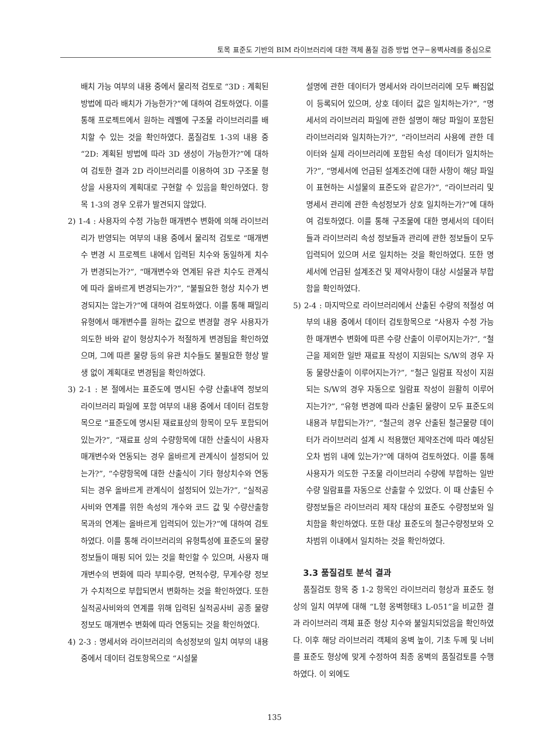토목 표준도 기반의 BIM 라이브러리에 대한 객체 품질 검증 방법 연구−옹벽사례를 중심으로
배치 가능 여부의 내용 중에서 물리적 검토로 “3D : 계획된 방법에 따라 배치가 가능한가?”에 대하여 검토하였다. 이를 통해 프로젝트에서 원하는 레벨에 구조물 라이브러리를 배치할 수 있는 것을 확인하였다. 품질검토 1-3의 내용 중 “2D: 계획된 방법에 따라 3D 생성이 가능한가?”에 대하여 검토한 결과 2D 라이브러리를 이용하여 3D 구조물 형상을 사용자의 계획대로 구현할 수 있음을 확인하였다. 항목 1-3의 경우 오류가 발견되지 않았다.
2) 1-4 : 사용자의 수정 가능한 매개변수 변화에 의해 라이브러리가 반영되는 여부의 내용 중에서 물리적 검토로 “매개변수 변경 시 프로젝트 내에서 입력된 치수와 동일하게 치수가 변경되는가?”, “매개변수와 연계된 유관 치수도 관계식에 따라 올바르게 변경되는가?”, “불필요한 형상 치수가 변경되지는 않는가?”에 대하여 검토하였다. 이를 통해 패밀리유형에서 매개변수를 원하는 값으로 변경할 경우 사용자가 의도한 바와 같이 형상치수가 적절하게 변경됨을 확인하였으며, 그에 따른 물량 등의 유관 치수들도 불필요한 형상 발생 없이 계획대로 변경됨을 확인하였다.
3) 2-1 : 본 절에서는 표준도에 명시된 수량 산출내역 정보의 라이브러리 파일에 포함 여부의 내용 중에서 데이터 검토항목으로 “표준도에 명시된 재료표상의 항목이 모두 포함되어 있는가?”, “재료표 상의 수량항목에 대한 산출식이 사용자 매개변수와 연동되는 경우 올바르게 관계식이 설정되어 있는가?”, “수량항목에 대한 산출식이 기타 형상치수와 연동되는 경우 올바르게 관계식이 설정되어 있는가?”, “실적공사비와 연계를 위한 속성의 개수와 코드 값 및 수량산출항목과의 연계는 올바르게 입력되어 있는가?”에 대하여 검토하였다. 이를 통해 라이브러리의 유형특성에 표준도의 물량 정보들이 매핑 되어 있는 것을 확인할 수 있으며, 사용자 매개변수의 변화에 따라 부피수량, 면적수량, 무게수량 정보가 수치적으로 부합되면서 변화하는 것을 확인하였다. 또한 실적공사비와의 연계를 위해 입력된 실적공사비 공종 물량 정보도 매개변수 변화에 따라 연동되는 것을 확인하였다.
4) 2-3 : 명세서와 라이브러리의 속성정보의 일치 여부의 내용 중에서 데이터 검토항목으로 “시설물
설명에 관한 데이터가 명세서와 라이브러리에 모두 빠짐없이 등록되어 있으며, 상호 데이터 값은 일치하는가?”, “명세서의 라이브러리 파일에 관한 설명이 해당 파일이 포함된 라이브러리와 일치하는가?”, “라이브러리 사용에 관한 데이터와 실제 라이브러리에 포함된 속성 데이터가 일치하는가?”, “명세서에 언급된 설계조건에 대한 사항이 해당 파일이 표현하는 시설물의 표준도와 같은가?”, “라이브러리 및 명세서 관리에 관한 속성정보가 상호 일치하는가?”에 대하여 검토하였다. 이를 통해 구조물에 대한 명세서의 데이터들과 라이브러리 속성 정보들과 관리에 관한 정보들이 모두 입력되어 있으며 서로 일치하는 것을 확인하였다. 또한 명세서에 언급된 설계조건 및 제약사항이 대상 시설물과 부합함을 확인하였다.
5) 2-4 : 마지막으로 라이브러리에서 산출된 수량의 적절성 여부의 내용 중에서 데이터 검토항목으로 “사용자 수정 가능한 매개변수 변화에 따른 수량 산출이 이루어지는가?”, “철근을 제외한 일반 재료표 작성이 지원되는 S/W의 경우 자동 물량산출이 이루어지는가?”, “철근 일람표 작성이 지원되는 S/W의 경우 자동으로 일람표 작성이 원활히 이루어지는가?”, “유형 변경에 따라 산출된 물량이 모두 표준도의 내용과 부합되는가?”, “철근의 경우 산출된 철근물량 데이터가 라이브러리 설계 시 적용했던 제약조건에 따라 예상된 오차 범위 내에 있는가?”에 대하여 검토하였다. 이를 통해 사용자가 의도한 구조물 라이브러리 수량에 부합하는 일반 수량 일람표를 자동으로 산출할 수 있었다. 이 때 산출된 수량정보들은 라이브러리 제작 대상의 표준도 수량정보와 일치함을 확인하였다. 또한 대상 표준도의 철근수량정보와 오차범위 이내에서 일치하는 것을 확인하였다.
3.3 품질검토 분석 결과
품질검토 항목 중 1-2 항목인 라이브러리 형상과 표준도 형상의 일치 여부에 대해 “L형 옹벽형태3 L-051”을 비교한 결과 라이브러리 객체 표준 형상 치수와 불일치되었음을 확인하였다. 이후 해당 라이브러리 객체의 옹벽 높이, 기초 두께 및 너비를 표준도 형상에 맞게 수정하여 최종 옹벽의 품질검토를 수행하였다. 이 외에도
135